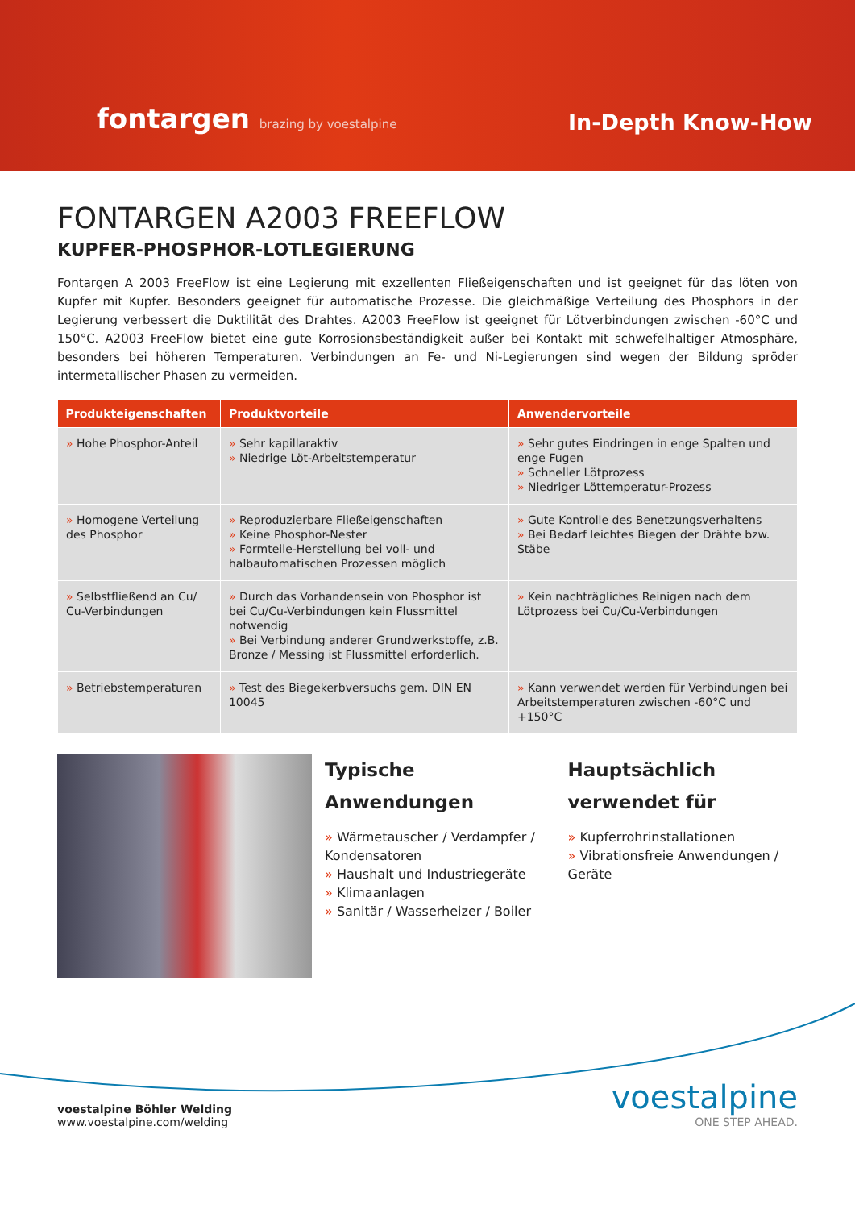fontargen brazing by voestalpine
In-Depth Know-How
FONTARGEN A2003 FREEFLOW
KUPFER-PHOSPHOR-LOTLEGIERUNG
Fontargen A 2003 FreeFlow ist eine Legierung mit exzellenten Fließeigenschaften und ist geeignet für das löten von Kupfer mit Kupfer. Besonders geeignet für automatische Prozesse. Die gleichmäßige Verteilung des Phosphors in der Legierung verbessert die Duktilität des Drahtes. A2003 FreeFlow ist geeignet für Lötverbindungen zwischen -60°C und 150°C. A2003 FreeFlow bietet eine gute Korrosionsbeständigkeit außer bei Kontakt mit schwefelhaltiger Atmosphäre, besonders bei höheren Temperaturen. Verbindungen an Fe- und Ni-Legierungen sind wegen der Bildung spröder intermetallischer Phasen zu vermeiden.
| Produkteigenschaften | Produktvorteile | Anwendervorteile |
| --- | --- | --- |
| » Hohe Phosphor-Anteil | » Sehr kapillaraktiv » Niedrige Löt-Arbeitstemperatur | » Sehr gutes Eindringen in enge Spalten und enge Fugen » Schneller Lötprozess » Niedriger Löttemperatur-Prozess |
| » Homogene Verteilung des Phosphor | » Reproduzierbare Fließeigenschaften » Keine Phosphor-Nester » Formteile-Herstellung bei voll- und halbautomatischen Prozessen möglich | » Gute Kontrolle des Benetzungsverhaltens » Bei Bedarf leichtes Biegen der Drähte bzw. Stäbe |
| » Selbstfließend an Cu/ Cu-Verbindungen | » Durch das Vorhandensein von Phosphor ist bei Cu/Cu-Verbindungen kein Flussmittel notwendig » Bei Verbindung anderer Grundwerkstoffe, z.B. Bronze / Messing ist Flussmittel erforderlich. | » Kein nachträgliches Reinigen nach dem Lötprozess bei Cu/Cu-Verbindungen |
| » Betriebstemperaturen | » Test des Biegekerbversuchs gem. DIN EN 10045 | » Kann verwendet werden für Verbindungen bei Arbeitstemperaturen zwischen -60°C und +150°C |
Typische
Anwendungen
» Wärmetauscher / Verdampfer / Kondensatoren
» Haushalt und Industriegeräte
» Klimaanlagen
» Sanitär / Wasserheizer / Boiler
Hauptsächlich
verwendet für
» Kupferrohrinstallationen
» Vibrationsfreie Anwendungen / Geräte
voestalpine Böhler Welding
www.voestalpine.com/welding
voestalpine
ONE STEP AHEAD.